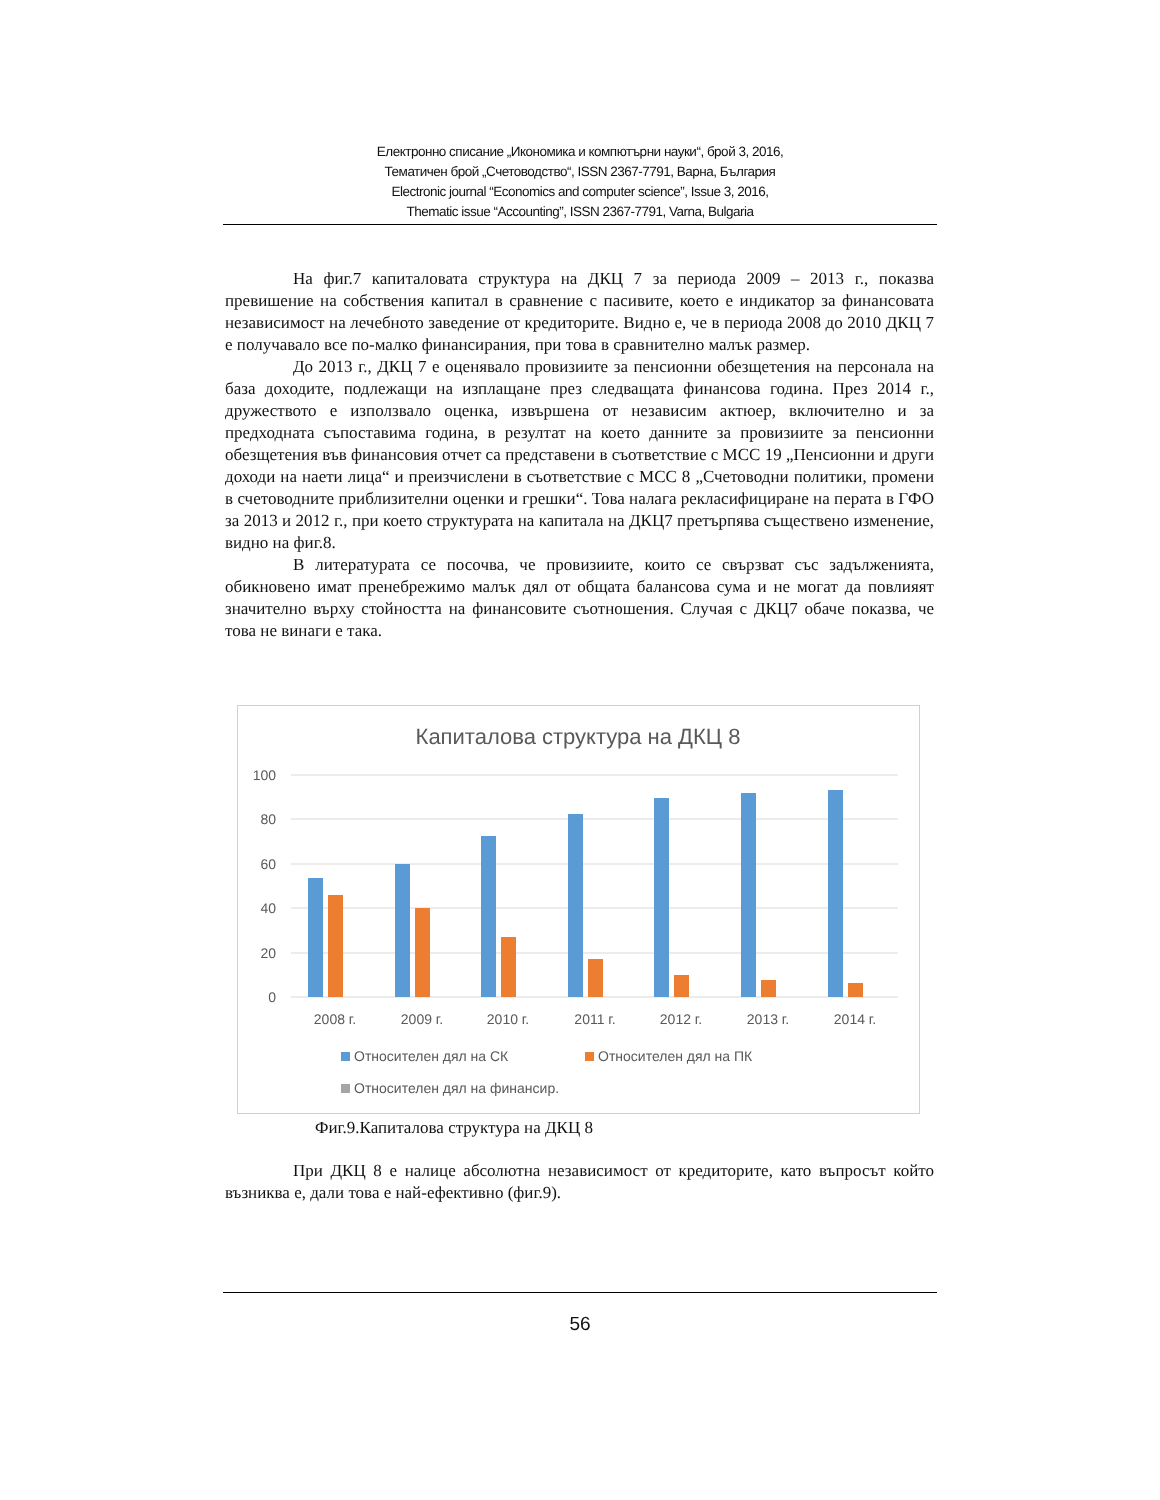Електронно списание „Икономика и компютърни науки“, брой 3, 2016,
Тематичен брой „Счетоводство“, ISSN 2367-7791, Варна, България
Electronic journal “Economics and computer science”, Issue 3, 2016,
Thematic issue “Accounting”, ISSN 2367-7791, Varna, Bulgaria
На фиг.7 капиталовата структура на ДКЦ 7 за периода 2009 – 2013 г., показва превишение на собствения капитал в сравнение с пасивите, което е индикатор за финансовата независимост на лечебното заведение от кредиторите. Видно е, че в периода 2008 до 2010 ДКЦ 7 е получавало все по-малко финансирания, при това в сравнително малък размер.
До 2013 г., ДКЦ 7 е оценявало провизиите за пенсионни обезщетения на персонала на база доходите, подлежащи на изплащане през следващата финансова година. През 2014 г., дружеството е използвало оценка, извършена от независим актюер, включително и за предходната съпоставима година, в резултат на което данните за провизиите за пенсионни обезщетения във финансовия отчет са представени в съответствие с МСС 19 „Пенсионни и други доходи на наети лица“ и преизчислени в съответствие с МСС 8 „Счетоводни политики, промени в счетоводните приблизителни оценки и грешки“. Това налага рекласифициране на перата в ГФО за 2013 и 2012 г., при което структурата на капитала на ДКЦ7 претърпява съществено изменение, видно на фиг.8.
В литературата се посочва, че провизиите, които се свързват със задълженията, обикновено имат пренебрежимо малък дял от общата балансова сума и не могат да повлияят значително върху стойността на финансовите съотношения. Случая с ДКЦ7 обаче показва, че това не винаги е така.
Капиталова структура на ДКЦ 8
100
80
60
40
20
0
2008 г.
2009 г.
2010 г.
2011 г.
2012 г.
2013 г.
2014 г.
Относителен дял на СК
Относителен дял на ПК
Относителен дял на финансир.
Фиг.9.Капиталова структура на ДКЦ 8
При ДКЦ 8 е налице абсолютна независимост от кредиторите, като въпросът който възниква е, дали това е най-ефективно (фиг.9).
56